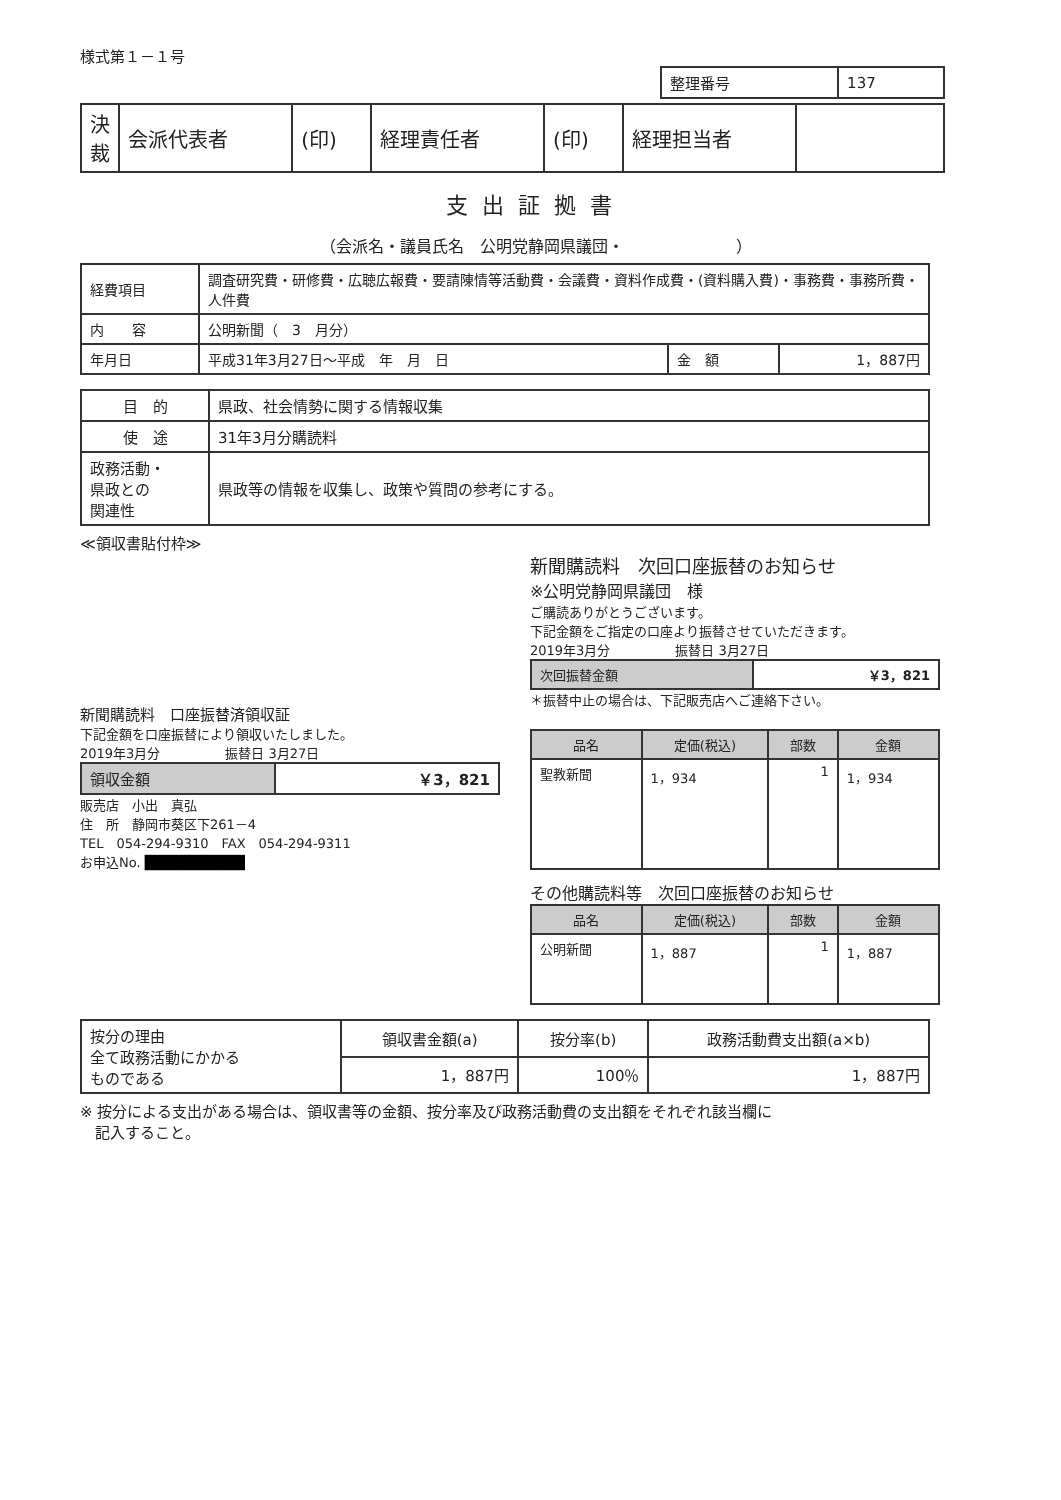様式第１－１号
| 整理番号 | 137 |
| 決裁 | 会派代表者 | (印) | 経理責任者 | (印) | 経理担当者 | |
支出証拠書
（会派名・議員氏名　公明党静岡県議団・　　　　　　　）
| 経費項目 | 調査研究費・研修費・広聴広報費・要請陳情等活動費・会議費・資料作成費・(資料購入費)・事務費・事務所費・人件費 | | |
| 内 容 | 公明新聞（ 3 月分） | | |
| 年月日 | 平成31年3月27日～平成 年 月 日 | 金 額 | 1，887円 |
| 目 的 | 県政、社会情勢に関する情報収集 |
| 使 途 | 31年3月分購読料 |
| 政務活動・ 県政との 関連性 | 県政等の情報を収集し、政策や質問の参考にする。 |
≪領収書貼付枠≫
新聞購読料　口座振替済領収証
下記金額を口座振替により領収いたしました。
2019年3月分　　　　　振替日 3月27日
| 領収金額 | ￥3，821 |
販売店　小出　真弘
住　所　静岡市葵区下261－4
TEL　054-294-9310　FAX　054-294-9311
お申込No. ██████████
新聞購読料　次回口座振替のお知らせ
※公明党静岡県議団　様
ご購読ありがとうございます。
下記金額をご指定の口座より振替させていただきます。
2019年3月分　　　　　振替日 3月27日
| 次回振替金額 | ￥3，821 |
＊振替中止の場合は、下記販売店へご連絡下さい。
| 品名 | 定価(税込) | 部数 | 金額 |
| --- | --- | --- | --- |
| 聖教新聞 | 1，934 | 1 | 1，934 |
その他購読料等　次回口座振替のお知らせ
| 品名 | 定価(税込) | 部数 | 金額 |
| --- | --- | --- | --- |
| 公明新聞 | 1，887 | 1 | 1，887 |
| 按分の理由 全て政務活動にかかる ものである | 領収書金額(a) | 按分率(b) | 政務活動費支出額(a×b) |
| | 1，887円 | 100％ | 1，887円 |
※ 按分による支出がある場合は、領収書等の金額、按分率及び政務活動費の支出額をそれぞれ該当欄に
　記入すること。